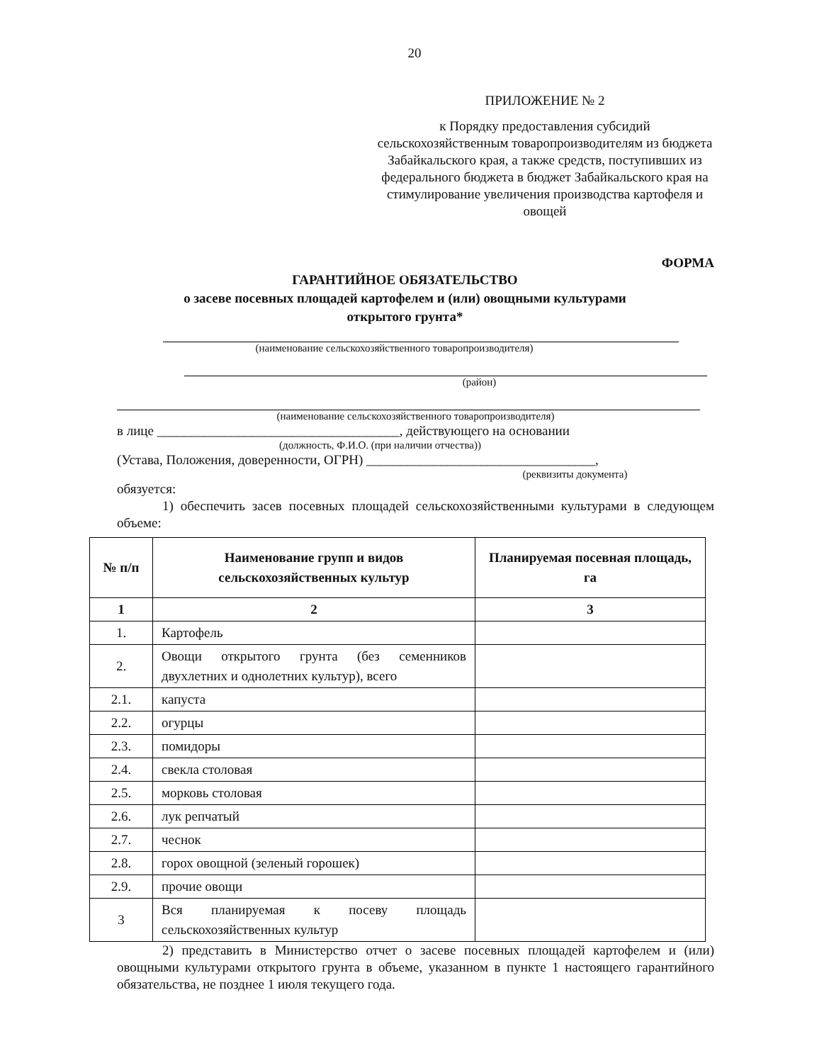20
ПРИЛОЖЕНИЕ № 2
к Порядку предоставления субсидий сельскохозяйственным товаропроизводителям из бюджета Забайкальского края, а также средств, поступивших из федерального бюджета в бюджет Забайкальского края на стимулирование увеличения производства картофеля и овощей
ФОРМА
ГАРАНТИЙНОЕ ОБЯЗАТЕЛЬСТВО
о засеве посевных площадей картофелем и (или) овощными культурами
открытого грунта*
(наименование сельскохозяйственного товаропроизводителя)
(район)
(наименование сельскохозяйственного товаропроизводителя)
в лице ____________________________________, действующего на основании
(должность, Ф.И.О. (при наличии отчества))
(Устава, Положения, доверенности, ОГРН) __________________________________,
(реквизиты документа)
обязуется:
1) обеспечить засев посевных площадей сельскохозяйственными культурами в следующем объеме:
| № п/п | Наименование групп и видов сельскохозяйственных культур | Планируемая посевная площадь, га |
| --- | --- | --- |
| 1 | 2 | 3 |
| 1. | Картофель | |
| 2. | Овощи открытого грунта (без семенников двухлетних и однолетних культур), всего | |
| 2.1. | капуста | |
| 2.2. | огурцы | |
| 2.3. | помидоры | |
| 2.4. | свекла столовая | |
| 2.5. | морковь столовая | |
| 2.6. | лук репчатый | |
| 2.7. | чеснок | |
| 2.8. | горох овощной (зеленый горошек) | |
| 2.9. | прочие овощи | |
| 3 | Вся планируемая к посеву площадь сельскохозяйственных культур | |
2) представить в Министерство отчет о засеве посевных площадей картофелем и (или) овощными культурами открытого грунта в объеме, указанном в пункте 1 настоящего гарантийного обязательства, не позднее 1 июля текущего года.